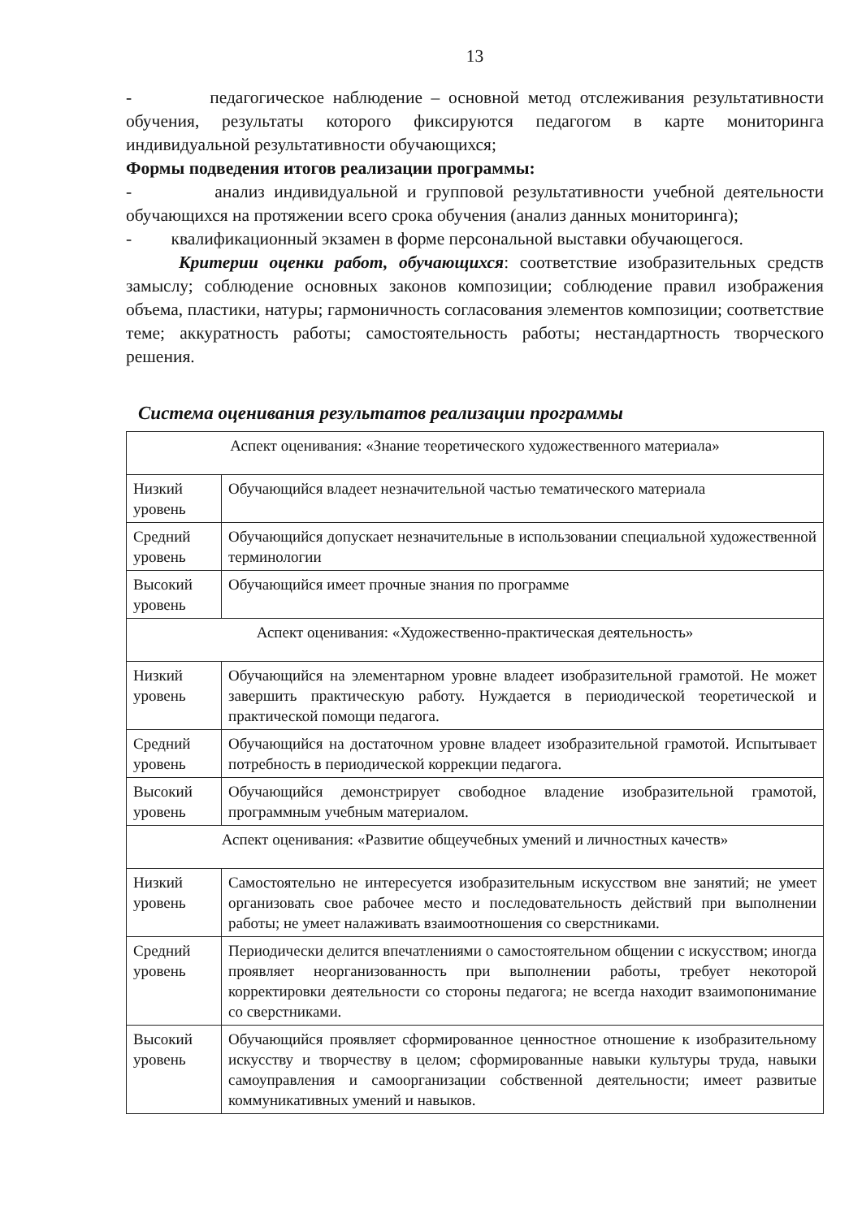13
- педагогическое наблюдение – основной метод отслеживания результативности обучения, результаты которого фиксируются педагогом в карте мониторинга индивидуальной результативности обучающихся;
Формы подведения итогов реализации программы:
- анализ индивидуальной и групповой результативности учебной деятельности обучающихся на протяжении всего срока обучения (анализ данных мониторинга);
- квалификационный экзамен в форме персональной выставки обучающегося.
Критерии оценки работ, обучающихся: соответствие изобразительных средств замыслу; соблюдение основных законов композиции; соблюдение правил изображения объема, пластики, натуры; гармоничность согласования элементов композиции; соответствие теме; аккуратность работы; самостоятельность работы; нестандартность творческого решения.
Система оценивания результатов реализации программы
| Аспект оценивания: «Знание теоретического художественного материала» | |
| Низкий уровень | Обучающийся владеет незначительной частью тематического материала |
| Средний уровень | Обучающийся допускает незначительные в использовании специальной художественной терминологии |
| Высокий уровень | Обучающийся имеет прочные знания по программе |
| Аспект оценивания: «Художественно-практическая деятельность» | |
| Низкий уровень | Обучающийся на элементарном уровне владеет изобразительной грамотой. Не может завершить практическую работу. Нуждается в периодической теоретической и практической помощи педагога. |
| Средний уровень | Обучающийся на достаточном уровне владеет изобразительной грамотой. Испытывает потребность в периодической коррекции педагога. |
| Высокий уровень | Обучающийся демонстрирует свободное владение изобразительной грамотой, программным учебным материалом. |
| Аспект оценивания: «Развитие общеучебных умений и личностных качеств» | |
| Низкий уровень | Самостоятельно не интересуется изобразительным искусством вне занятий; не умеет организовать свое рабочее место и последовательность действий при выполнении работы; не умеет налаживать взаимоотношения со сверстниками. |
| Средний уровень | Периодически делится впечатлениями о самостоятельном общении с искусством; иногда проявляет неорганизованность при выполнении работы, требует некоторой корректировки деятельности со стороны педагога; не всегда находит взаимопонимание со сверстниками. |
| Высокий уровень | Обучающийся проявляет сформированное ценностное отношение к изобразительному искусству и творчеству в целом; сформированные навыки культуры труда, навыки самоуправления и самоорганизации собственной деятельности; имеет развитые коммуникативных умений и навыков. |